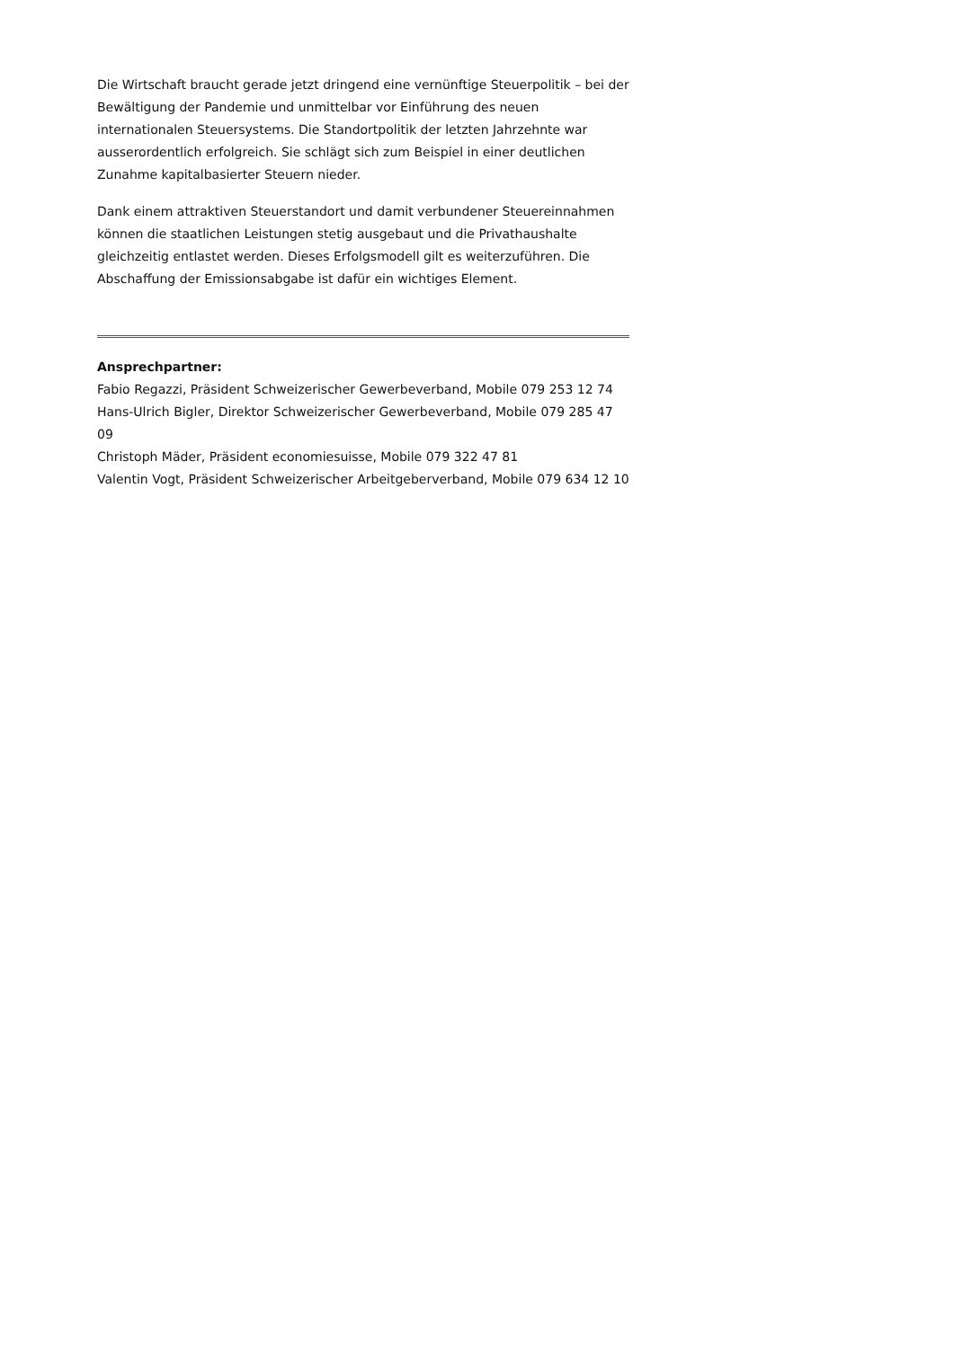Die Wirtschaft braucht gerade jetzt dringend eine vernünftige Steuerpolitik – bei der Bewältigung der Pandemie und unmittelbar vor Einführung des neuen internationalen Steuersystems. Die Standortpolitik der letzten Jahrzehnte war ausserordentlich erfolgreich. Sie schlägt sich zum Beispiel in einer deutlichen Zunahme kapitalbasierter Steuern nieder.
Dank einem attraktiven Steuerstandort und damit verbundener Steuereinnahmen können die staatlichen Leistungen stetig ausgebaut und die Privathaushalte gleichzeitig entlastet werden. Dieses Erfolgsmodell gilt es weiterzuführen. Die Abschaffung der Emissionsabgabe ist dafür ein wichtiges Element.
Ansprechpartner:
Fabio Regazzi, Präsident Schweizerischer Gewerbeverband, Mobile 079 253 12 74
Hans-Ulrich Bigler, Direktor Schweizerischer Gewerbeverband, Mobile 079 285 47 09
Christoph Mäder, Präsident economiesuisse, Mobile 079 322 47 81
Valentin Vogt, Präsident Schweizerischer Arbeitgeberverband, Mobile 079 634 12 10